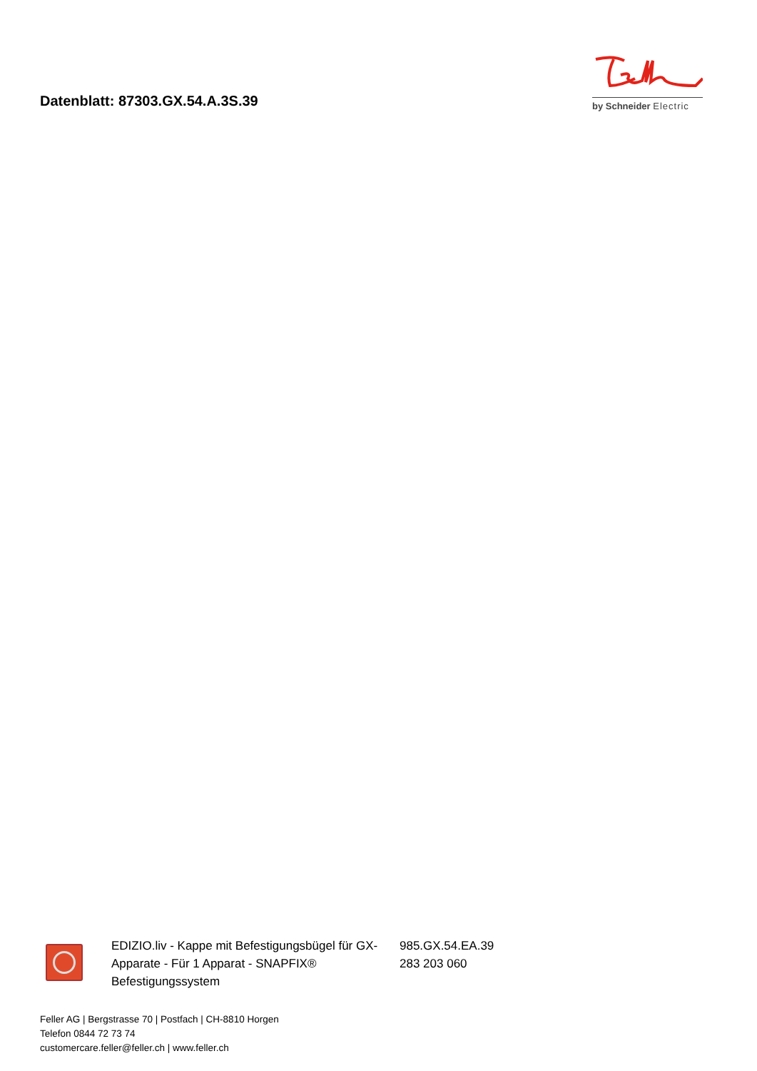Datenblatt: 87303.GX.54.A.3S.39
by Schneider Electric
| | EDIZIO.liv - Kappe mit Befestigungsbügel für GX-Apparate - Für 1 Apparat - SNAPFIX® Befestigungssystem | 985.GX.54.EA.39 283 203 060 |
Feller AG | Bergstrasse 70 | Postfach | CH-8810 Horgen
Telefon 0844 72 73 74
customercare.feller@feller.ch | www.feller.ch